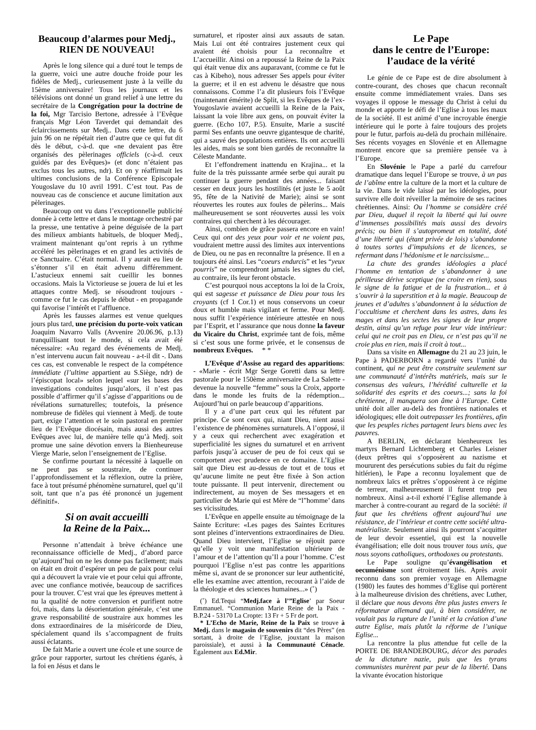Beaucoup d’alarmes pour Medj.,
RIEN DE NOUVEAU!
Après le long silence qui a duré tout le temps de la guerre, voici une autre douche froide pour les fidèles de Medj., curieusement juste à la veille du 15ème anniversaire! Tous les journaux et les télévisions ont donné un grand relief à une lettre du secrétaire de la Congrégation pour la doctrine de la foi, Mgr Tarcisio Bertone, adressée à l’Evêque français Mgr Léon Taverdet qui demandait des éclaircissements sur Medj.. Dans cette lettre, du 6 juin 96 on ne répétait rien d’autre que ce qui fut dit dès le début, c-à-d. que «ne devaient pas être organisés des pèlerinages officiels (c-à-d. ceux guidés par des Evêques)» (et donc n’étaient pas exclus tous les autres, ndr). Et on y réaffirmait les ultimes conclusions de la Conférence Episcopale Yougoslave du 10 avril 1991. C’est tout. Pas de nouveau cas de conscience et aucune limitation aux pèlerinages.
Beaucoup ont vu dans l’exceptionnelle publicité donnée à cette lettre et dans le montage orchestré par la presse, une tentative à peine déguisée de la part des milieux ambiants habituels, de bloquer Medj., vraiment maintenant qu’ont repris à un rythme accéléré les pèlerinages et en grand les activités de ce Sanctuaire. C’était normal. Il y aurait eu lieu de s’étonner s’il en était advenu différemment. L’astucieux ennemi sait cueillir les bonnes occasions. Mais la Victorieuse se jouera de lui et les attaques contre Medj. se résoudront toujours - comme ce fut le cas depuis le début - en propagande qui favorise l’intérêt et l’affluence.
Après les fausses alarmes est venue quelques jours plus tard, une précision du porte-voix vatican Joaquim Navarro Valls (Avvenire 20.06.96, p.13) tranquillisant tout le monde, si cela avait été nécessaire: «Au regard des événements de Medj. n’est intervenu aucun fait nouveau - a-t-il dit -. Dans ces cas, est convenable le respect de la compétence immédiate (l’ultime appartient au S.Siège, ndr) de l’épiscopat local» selon lequel «sur les bases des investigations conduites jusqu’alors, il n’est pas possible d’affirmer qu’il s’agisse d’apparitions ou de révélations surnaturelles; toutefois, la présence nombreuse de fidèles qui viennent à Medj. de toute part, exige l’attention et le soin pastoral en premier lieu de l’Evêque diocésain, mais aussi des autres Evêques avec lui, de manière telle qu’à Medj. soit promue une saine dévotion envers la Bienheureuse Vierge Marie, selon l’enseignement de l’Eglise.
Se confirme pourtant la nécessité à laquelle on ne peut pas se soustraire, de continuer l’approfondissement et la réflexion, outre la prière, face à tout présumé phénomène surnaturel, quel qu’il soit, tant que n’a pas été prononcé un jugement définitif».
Si on avait accueilli
la Reine de la Paix...
Personne n’attendait à brève échéance une reconnaissance officielle de Medj., d’abord parce qu’aujourd’hui on ne les donne pas facilement; mais on était en droit d’espérer un peu de paix pour celui qui a découvert la vraie vie et pour celui qui affronte, avec une confiance motivée, beaucoup de sacrifices pour la trouver. C’est vrai que les épreuves mettent à nu la qualité de notre conversion et purifient notre foi, mais, dans la désorientation générale, c’est une grave responsabilité de soustraire aux hommes les dons extraordinaires de la miséricorde de Dieu, spécialement quand ils s’accompagnent de fruits aussi éclatants.
De fait Marie a ouvert une école et une source de grâce pour rapporter, surtout les chrétiens égarés, à la foi en Jésus et dans le
surnaturel, et riposter ainsi aux assauts de satan. Mais Lui ont été contraires justement ceux qui avaient été choisis pour La reconnaître et L’accueillir. Ainsi on a repoussé la Reine de la Paix qui était venue dix ans auparavant, (comme ce fut le cas à Kibeho), nous adresser Ses appels pour éviter la guerre; et il en est advenu le désastre que nous connaissons. Comme l’a dit plusieurs fois l’Evêque (maintenant émérite) de Split, si les Evêques de l’ex-Yougoslavie avaient accueilli la Reine de la Paix, laissant la voie libre aux gens, on pouvait éviter la guerre. (Echo 107, P.5). Ensuite, Marie a suscité parmi Ses enfants une oeuvre gigantesque de charité, qui a sauvé des populations entières. Ils ont accueilli les aides, mais se sont bien gardés de reconnaître la Céleste Mandante.
Et l’effondrement inattendu en Krajina... et la fuite de la très puisssante armée serbe qui aurait pu continuer la guerre pendant des années... faisant cesser en deux jours les hostilités (et juste le 5 août 95, fête de la Nativité de Marie); ainsi se sont réouvertes les routes aux foules de pèlerins... Mais malheureusement se sont réouvertes aussi les voix contraires qui cherchent à les décourager.
Ainsi, combien de grâce passera encore en vain! Ceux qui ont des yeux pour voir et ne voient pas, voudraient mettre aussi des limites aux interventions de Dieu, ou ne pas en reconnaître la présence. Il en a toujours été ainsi. Les “coeurs endurcis” et les “yeux pourris” ne comprendront jamais les signes du ciel, au contraire, ils leur feront obstacle.
C’est pourquoi nous acceptons la loi de la Croix, qui est sagesse et puissance de Dieu pour tous les croyants (cf 1 Cor.1) et nous conservons un coeur doux et humble mais vigilant et ferme. Pour Medj. nous suffit l’expérience intérieure attestée en nous par l’Esprit, et l’assurance que nous donne la faveur du Vicaire du Christ, exprimée tant de fois, même si c’est sous une forme privée, et le consensus de nombreux Evêques. * *
L’Evêque d’Assise au regard des apparitions: - «Marie - écrit Mgr Serge Goretti dans sa lettre pastorale pour le 150ème anniversaire de La Salette - devenue la nouvelle “femme” sous la Croix, apporte dans le monde les fruits de la rédemption... Aujourd’hui on parle beaucoup d’apparitions.
Il y a d’une part ceux qui les réfutent par principe. Ce sont ceux qui, niant Dieu, nient aussi l’existence de phénomènes surnaturels. A l’opposé, il y a ceux qui recherchent avec exagération et superficialité les signes du surnaturel et en arrivent parfois jusqu’à accuser de peu de foi ceux qui se comportent avec prudence en ce domaine. L’Eglise sait que Dieu est au-dessus de tout et de tous et qu’aucune limite ne peut être fixée à Son action toute puissante. Il peut intervenir, directement ou indirectement, au moyen de Ses messagers et en particulier de Marie qui est Mère de “l”homme’ dans ses vicissitudes.
L’Evêque en appelle ensuite au témoignage de la Sainte Ecriture: «Les pages des Saintes Ecritures sont pleines d’interventions extraordinaires de Dieu. Quand Dieu intervient, l’Eglise se réjouit parce qu’elle y voit une manifestation ultérieure de l’amour et de l’attention qu’Il a pour l’homme. C’est pourquoi l’Eglise n’est pas contre les apparitions même si, avant de se prononcer sur leur authenticité, elle les examine avec attention, recourant à l’aide de la théologie et des sciences humaines...» (˚)
(˚) Ed.Tequi “Medj.face à l’”Eglise’ par Soeur Emmanuel. “Communion Marie Reine de la Paix - B.P.24 - 53170 La Cropte: 13 Fr + 5 Fr de port.
* L’Echo de Marie, Reine de la Paix se trouve à Medj. dans le magasin de souvenirs dit “des Pères” (en sortant, à droite de l’Eglise, jouxtant la maison paroissiale), et aussi à la Communauté Cénacle. Egalement aux Ed.Mir.
Le Pape
dans le centre de l’Europe:
l’audace de la vérité
Le génie de ce Pape est de dire absolument à contre-courant, des choses que chacun reconnaît ensuite comme immédiatement vraies. Dans ses voyages il oppose le message du Christ à celui du monde et apporte le défi de l’Eglise à tous les maux de la société. Il est animé d’une incroyable énergie intérieure qui le porte à faire toujours des projets pour le futur, parfois au-delà du prochain millénaire. Ses récents voyages en Slovénie et en Allemagne montrent encore que sa première pensée va à l’Europe.
En Slovénie le Pape a parlé du carrefour dramatique dans lequel l’Europe se trouve, à un pas de l’abîme entre la culture de la mort et la culture de la vie. Dans le vide laissé par les idéologies, pour survivre elle doit réveiller la mémoire de ses racines chrétiennes. Ainsi: Ou l’homme se considère créé par Dieu, duquel il reçoit la liberté qui lui ouvre d’immenses possibilités mais aussi des devoirs précis; ou bien il s’autopromeut en totalité, doté d’une liberté qui (étant privée de lois) s’abandonne à toutes sortes d’impulsions et de licences, se refermant dans l’hédonisme et le narcissisme...
La chute des grandes idéologies a placé l’homme en tentation de s’abandonner à une périlleuse dérive sceptique (ne croire en rien), sous le signe de la fatigue et de la frustration... et à s’ouvrir à la superstition et à la magie. Beaucoup de jeunes et d’adultes s’abandonnent à la séduction de l’occultisme et cherchent dans les astres, dans les mages et dans les sectes les signes de leur propre destin, ainsi qu’un refuge pour leur vide intérieur: celui qui ne croit pas en Dieu, ce n’est pas qu’il ne croie plus en rien, mais il croit à tout...
Dans sa visite en Allemagne du 21 au 23 juin, le Pape à PADERBORN a regardé vers l’unité du continent, qui ne peut être construite seulement sur une communauté d’intérêts matériels, mais sur le consensus des valeurs, l’hérédité culturelle et la solidarité des esprits et des coeurs...; sans la foi chrétienne, il manquera son âme à l’Europe. Cette unité doit aller au-delà des frontières nationales et idéologiques; elle doit outrepasser les frontières, afin que les peuples riches partagent leurs biens avec les pauvres.
A BERLIN, en déclarant bienheureux les martyrs Bernard Lichtemberg et Charles Leisner (deux prêtres qui s’opposèrent au nazisme et moururent des persécutions subies du fait du régime hitlérien), le Pape a reconnu loyalement que de nombreux laïcs et prêtres s’opposèrent à ce régime de terreur, malheureusement il furent trop peu nombreux. Ainsi a-t-il exhorté l’Eglise allemande à marcher à contre-courant au regard de la société: il faut que les chrétiens offrent aujourd’hui une résistance, de l’intérieur et contre cette société ultra-matérialiste. Seulement ainsi ils pourront s’acquitter de leur devoir essentiel, qui est la nouvelle évangélisation; elle doit nous trouver tous unis, que nous soyons catholiques, orthodoxes ou protestants.
Le Pape souligne qu’évangélisation et oecuménisme sont étroitement liés. Après avoir reconnu dans son premier voyage en Allemagne (1980) les fautes des hommes d’Eglise qui portèrent à la malheureuse division des chrétiens, avec Luther, il déclare que nous devons être plus justes envers le réformateur allemand qui, à bien considérer, ne voulait pas la rupture de l’unité et la création d’une autre Eglise, mais plutôt la réforme de l’unique Eglise...
La rencontre la plus attendue fut celle de la PORTE DE BRANDEBOURG, décor des parades de la dictature nazie, puis que les tyrans communistes murèrent par peur de la liberté. Dans la vivante évocation historique